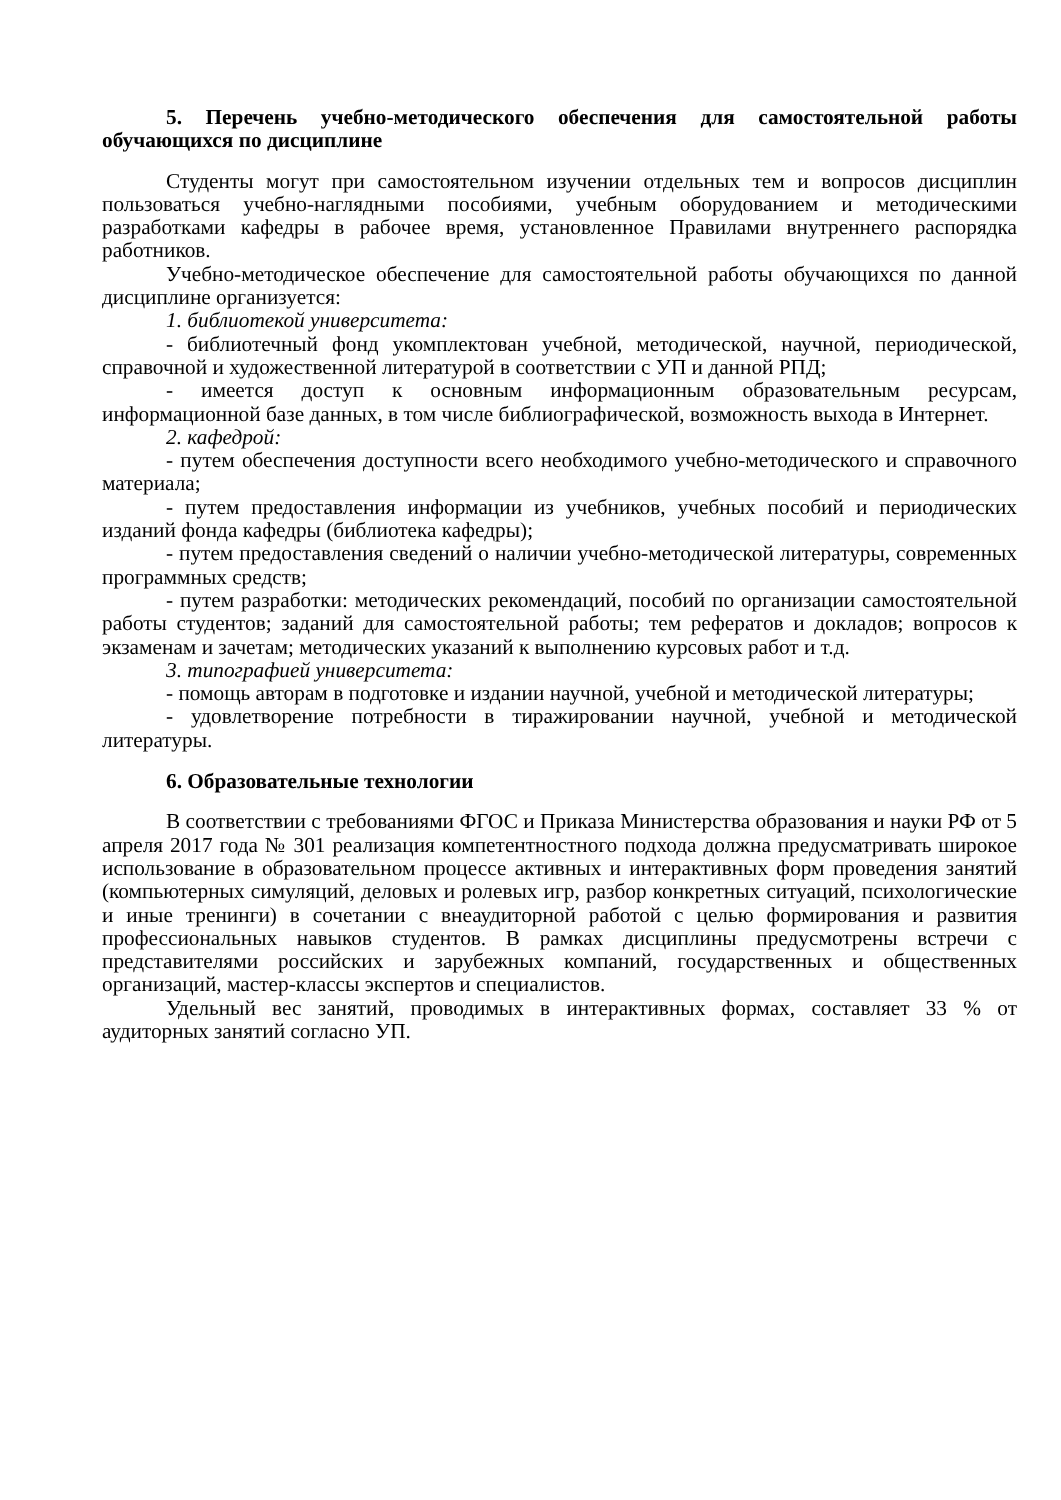5. Перечень учебно-методического обеспечения для самостоятельной работы обучающихся по дисциплине
Студенты могут при самостоятельном изучении отдельных тем и вопросов дисциплин пользоваться учебно-наглядными пособиями, учебным оборудованием и методическими разработками кафедры в рабочее время, установленное Правилами внутреннего распорядка работников.
Учебно-методическое обеспечение для самостоятельной работы обучающихся по данной дисциплине организуется:
1. библиотекой университета:
- библиотечный фонд укомплектован учебной, методической, научной, периодической, справочной и художественной литературой в соответствии с УП и данной РПД;
- имеется доступ к основным информационным образовательным ресурсам, информационной базе данных, в том числе библиографической, возможность выхода в Интернет.
2. кафедрой:
- путем обеспечения доступности всего необходимого учебно-методического и справочного материала;
- путем предоставления информации из учебников, учебных пособий и периодических изданий фонда кафедры (библиотека кафедры);
- путем предоставления сведений о наличии учебно-методической литературы, современных программных средств;
- путем разработки: методических рекомендаций, пособий по организации самостоятельной работы студентов; заданий для самостоятельной работы; тем рефератов и докладов; вопросов к экзаменам и зачетам; методических указаний к выполнению курсовых работ и т.д.
3. типографией университета:
- помощь авторам в подготовке и издании научной, учебной и методической литературы;
- удовлетворение потребности в тиражировании научной, учебной и методической литературы.
6. Образовательные технологии
В соответствии с требованиями ФГОС и Приказа Министерства образования и науки РФ от 5 апреля 2017 года № 301 реализация компетентностного подхода должна предусматривать широкое использование в образовательном процессе активных и интерактивных форм проведения занятий (компьютерных симуляций, деловых и ролевых игр, разбор конкретных ситуаций, психологические и иные тренинги) в сочетании с внеаудиторной работой с целью формирования и развития профессиональных навыков студентов. В рамках дисциплины предусмотрены встречи с представителями российских и зарубежных компаний, государственных и общественных организаций, мастер-классы экспертов и специалистов.
Удельный вес занятий, проводимых в интерактивных формах, составляет 33 % от аудиторных занятий согласно УП.